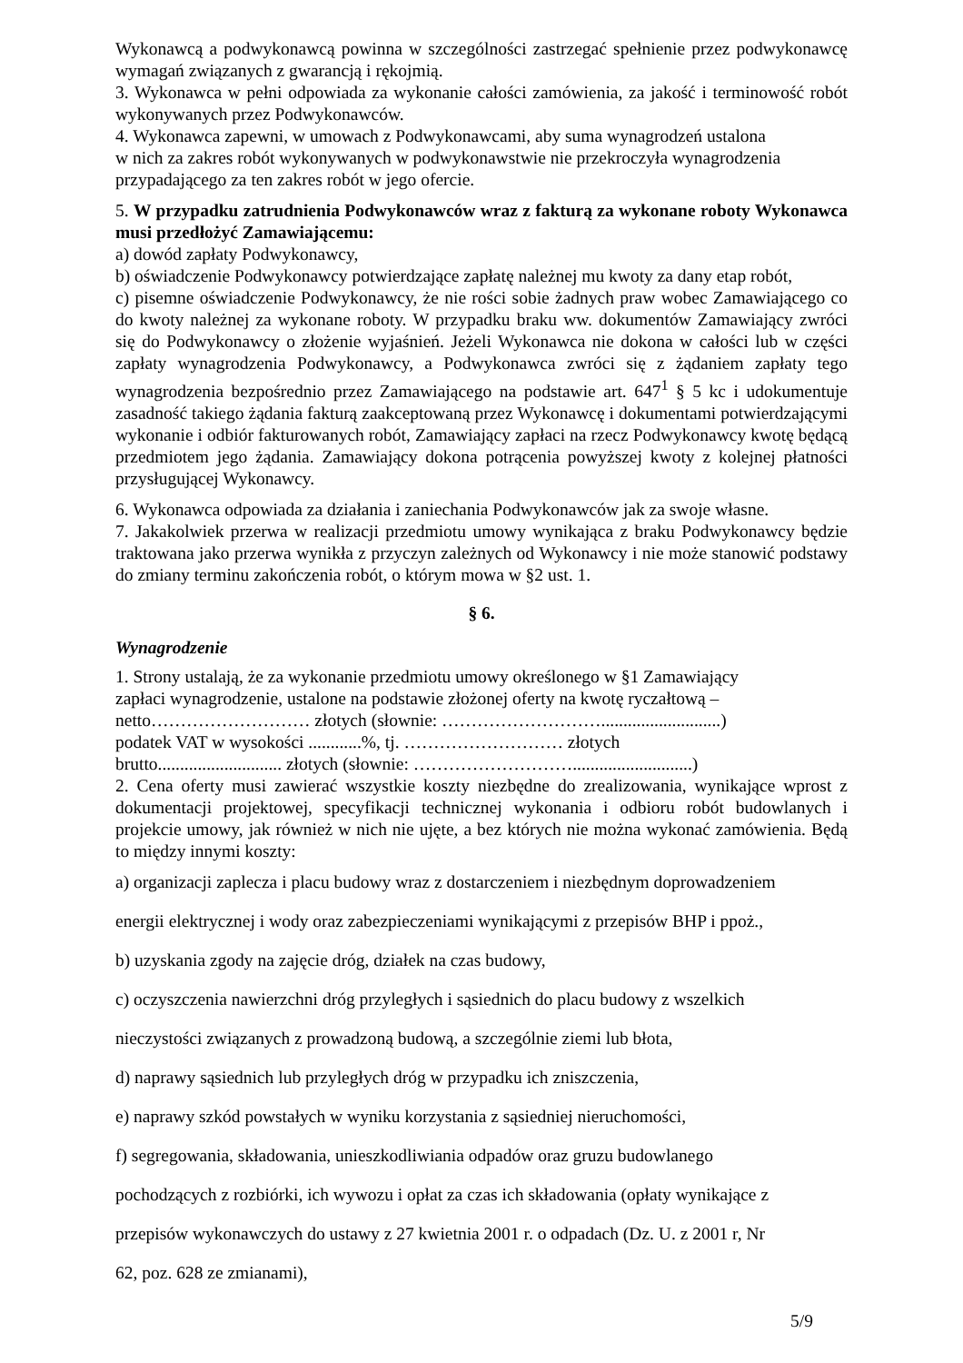Wykonawcą a podwykonawcą powinna w szczególności zastrzegać spełnienie przez podwykonawcę wymagań związanych z gwarancją i rękojmią.
3. Wykonawca w pełni odpowiada za wykonanie całości zamówienia, za jakość i terminowość robót wykonywanych przez Podwykonawców.
4. Wykonawca zapewni, w umowach z Podwykonawcami, aby suma wynagrodzeń ustalona
w nich za zakres robót wykonywanych w podwykonawstwie nie przekroczyła wynagrodzenia przypadającego za ten zakres robót w jego ofercie.
5. W przypadku zatrudnienia Podwykonawców wraz z fakturą za wykonane roboty Wykonawca musi przedłożyć Zamawiającemu:
a) dowód zapłaty Podwykonawcy,
b) oświadczenie Podwykonawcy potwierdzające zapłatę należnej mu kwoty za dany etap robót,
c) pisemne oświadczenie Podwykonawcy, że nie rości sobie żadnych praw wobec Zamawiającego co do kwoty należnej za wykonane roboty. W przypadku braku ww. dokumentów Zamawiający zwróci się do Podwykonawcy o złożenie wyjaśnień. Jeżeli Wykonawca nie dokona w całości lub w części zapłaty wynagrodzenia Podwykonawcy, a Podwykonawca zwróci się z żądaniem zapłaty tego wynagrodzenia bezpośrednio przez Zamawiającego na podstawie art. 647<sup>1</sup> § 5 kc i udokumentuje zasadność takiego żądania fakturą zaakceptowaną przez Wykonawcę i dokumentami potwierdzającymi wykonanie i odbiór fakturowanych robót, Zamawiający zapłaci na rzecz Podwykonawcy kwotę będącą przedmiotem jego żądania. Zamawiający dokona potrącenia powyższej kwoty z kolejnej płatności przysługującej Wykonawcy.
6. Wykonawca odpowiada za działania i zaniechania Podwykonawców jak za swoje własne.
7. Jakakolwiek przerwa w realizacji przedmiotu umowy wynikająca z braku Podwykonawcy będzie traktowana jako przerwa wynikła z przyczyn zależnych od Wykonawcy i nie może stanowić podstawy do zmiany terminu zakończenia robót, o którym mowa w §2 ust. 1.
§ 6.
Wynagrodzenie
1. Strony ustalają, że za wykonanie przedmiotu umowy określonego w §1 Zamawiający
zapłaci wynagrodzenie, ustalone na podstawie złożonej oferty na kwotę ryczałtową –
netto……………………… złotych (słownie: ………………………...........................)
podatek VAT w wysokości ............%, tj. ……………………… złotych
brutto............................ złotych (słownie: ………………………...........................)
2. Cena oferty musi zawierać wszystkie koszty niezbędne do zrealizowania, wynikające wprost z dokumentacji projektowej, specyfikacji technicznej wykonania i odbioru robót budowlanych i projekcie umowy, jak również w nich nie ujęte, a bez których nie można wykonać zamówienia. Będą to między innymi koszty:
a) organizacji zaplecza i placu budowy wraz z dostarczeniem i niezbędnym doprowadzeniem
energii elektrycznej i wody oraz zabezpieczeniami wynikającymi z przepisów BHP i ppoż.,
b) uzyskania zgody na zajęcie dróg, działek na czas budowy,
c) oczyszczenia nawierzchni dróg przyległych i sąsiednich do placu budowy z wszelkich
nieczystości związanych z prowadzoną budową, a szczególnie ziemi lub błota,
d) naprawy sąsiednich lub przyległych dróg w przypadku ich zniszczenia,
e) naprawy szkód powstałych w wyniku korzystania z sąsiedniej nieruchomości,
f) segregowania, składowania, unieszkodliwiania odpadów oraz gruzu budowlanego
pochodzących z rozbiórki, ich wywozu i opłat za czas ich składowania (opłaty wynikające z
przepisów wykonawczych do ustawy z 27 kwietnia 2001 r. o odpadach (Dz. U. z 2001 r, Nr
62, poz. 628 ze zmianami),
5/9